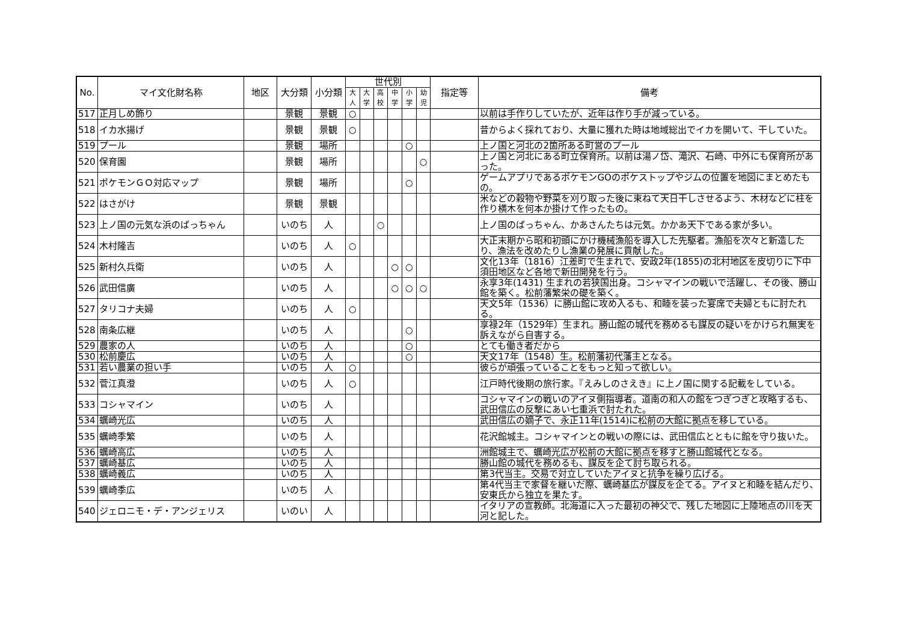| No. | マイ文化財名称 | 地区 | 大分類 | 小分類 | 世代別 | | | | | | 指定等 | 備考 |
| --- | --- | --- | --- | --- | --- | --- | --- | --- | --- | --- | --- | --- |
| | | | | | 大人 | 大学 | 高校 | 中学 | 小学 | 幼児 | | |
| 517 | 正月しめ飾り | | 景観 | 景観 | ○ | | | | | | | 以前は手作りしていたが、近年は作り手が減っている。 |
| 518 | イカ水揚げ | | 景観 | 景観 | ○ | | | | | | | 昔からよく採れており、大量に獲れた時は地域総出でイカを開いて、干していた。 |
| 519 | プール | | 景観 | 場所 | | | | | ○ | | | 上ノ国と河北の2箇所ある町営のプール |
| 520 | 保育園 | | 景観 | 場所 | | | | | | ○ | | 上ノ国と河北にある町立保育所。以前は湯ノ岱、滝沢、石崎、中外にも保育所があった。 |
| 521 | ポケモンＧＯ対応マップ | | 景観 | 場所 | | | | | ○ | | | ゲームアプリであるポケモンGOのポケストップやジムの位置を地図にまとめたもの。 |
| 522 | はさがけ | | 景観 | 景観 | | | | | | | | 米などの穀物や野菜を刈り取った後に束ねて天日干しさせるよう、木材などに柱を作り横木を何本か掛けて作ったもの。 |
| 523 | 上ノ国の元気な浜のばっちゃん | | いのち | 人 | | | ○ | | | | | 上ノ国のばっちゃん、かあさんたちは元気。かかあ天下である家が多い。 |
| 524 | 木村隆吉 | | いのち | 人 | ○ | | | | | | | 大正末期から昭和初頭にかけ機械漁船を導入した先駆者。漁船を次々と新造したり、漁法を改めたりし漁業の発展に貢献した。 |
| 525 | 新村久兵衛 | | いのち | 人 | | | | ○ | ○ | | | 文化13年（1816）江差町で生まれで、安政2年(1855)の北村地区を皮切りに下中須田地区など各地で新田開発を行う。 |
| 526 | 武田信廣 | | いのち | 人 | | | | ○ | ○ | ○ | | 永享3年(1431) 生まれの若狭国出身。コシャマインの戦いで活躍し、その後、勝山館を築く。松前藩繁栄の礎を築く。 |
| 527 | タリコナ夫婦 | | いのち | 人 | ○ | | | | | | | 天文5年（1536）に勝山館に攻め入るも、和睦を装った宴席で夫婦ともに討たれる。 |
| 528 | 南条広継 | | いのち | 人 | | | | | ○ | | | 享禄2年（1529年）生まれ。勝山館の城代を務めるも謀反の疑いをかけられ無実を訴えながら自害する。 |
| 529 | 農家の人 | | いのち | 人 | | | | | ○ | | | とても働き者だから |
| 530 | 松前慶広 | | いのち | 人 | | | | | ○ | | | 天文17年（1548）生。松前藩初代藩主となる。 |
| 531 | 若い農業の担い手 | | いのち | 人 | ○ | | | | | | | 彼らが頑張っていることをもっと知って欲しい。 |
| 532 | 菅江真澄 | | いのち | 人 | ○ | | | | | | | 江戸時代後期の旅行家。『えみしのさえき』に上ノ国に関する記載をしている。 |
| 533 | コシャマイン | | いのち | 人 | | | | | | | | コシャマインの戦いのアイヌ側指導者。道南の和人の館をつぎつぎと攻略するも、武田信広の反撃にあい七重浜で討たれた。 |
| 534 | 蠣崎光広 | | いのち | 人 | | | | | | | | 武田信広の嫡子で、永正11年(1514)に松前の大館に拠点を移している。 |
| 535 | 蠣崎季繁 | | いのち | 人 | | | | | | | | 花沢館城主。コシャマインとの戦いの際には、武田信広とともに館を守り抜いた。 |
| 536 | 蠣崎高広 | | いのち | 人 | | | | | | | | 洲館城主で、蠣崎光広が松前の大館に拠点を移すと勝山館城代となる。 |
| 537 | 蠣崎基広 | | いのち | 人 | | | | | | | | 勝山館の城代を務めるも、謀反を企て討ち取られる。 |
| 538 | 蠣崎義広 | | いのち | 人 | | | | | | | | 第3代当主。交易で対立していたアイヌと抗争を繰り広げる。 |
| 539 | 蠣崎季広 | | いのち | 人 | | | | | | | | 第4代当主で家督を継いだ際、蠣崎基広が謀反を企てる。アイヌと和睦を結んだり、安東氏から独立を果たす。 |
| 540 | ジェロニモ・デ・アンジェリス | | いのい | 人 | | | | | | | | イタリアの宣教師。北海道に入った最初の神父で、残した地図に上陸地点の川を天河と記した。 |